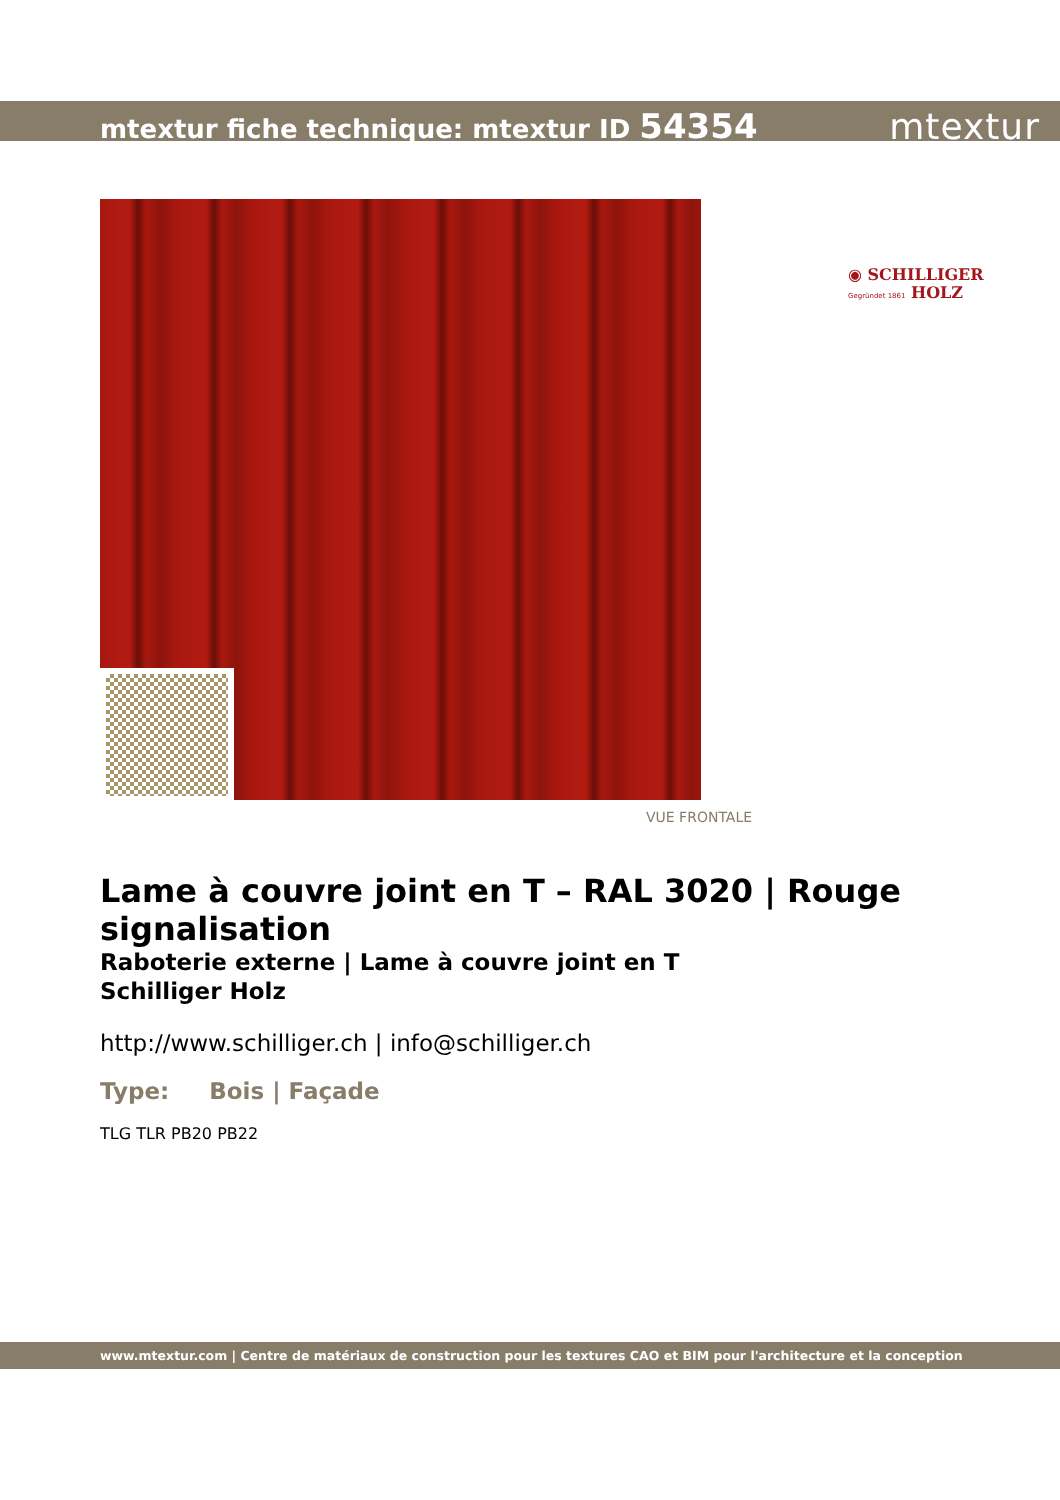mtextur fiche technique: mtextur ID 54354 mtextur
◉ SCHILLIGER
Gegründet 1861 HOLZ
VUE FRONTALE
Lame à couvre joint en T – RAL 3020 | Rouge signalisation
Raboterie externe | Lame à couvre joint en T
Schilliger Holz
http://www.schilliger.ch | info@schilliger.ch
Type: Bois | Façade
TLG TLR PB20 PB22
www.mtextur.com | Centre de matériaux de construction pour les textures CAO et BIM pour l'architecture et la conception